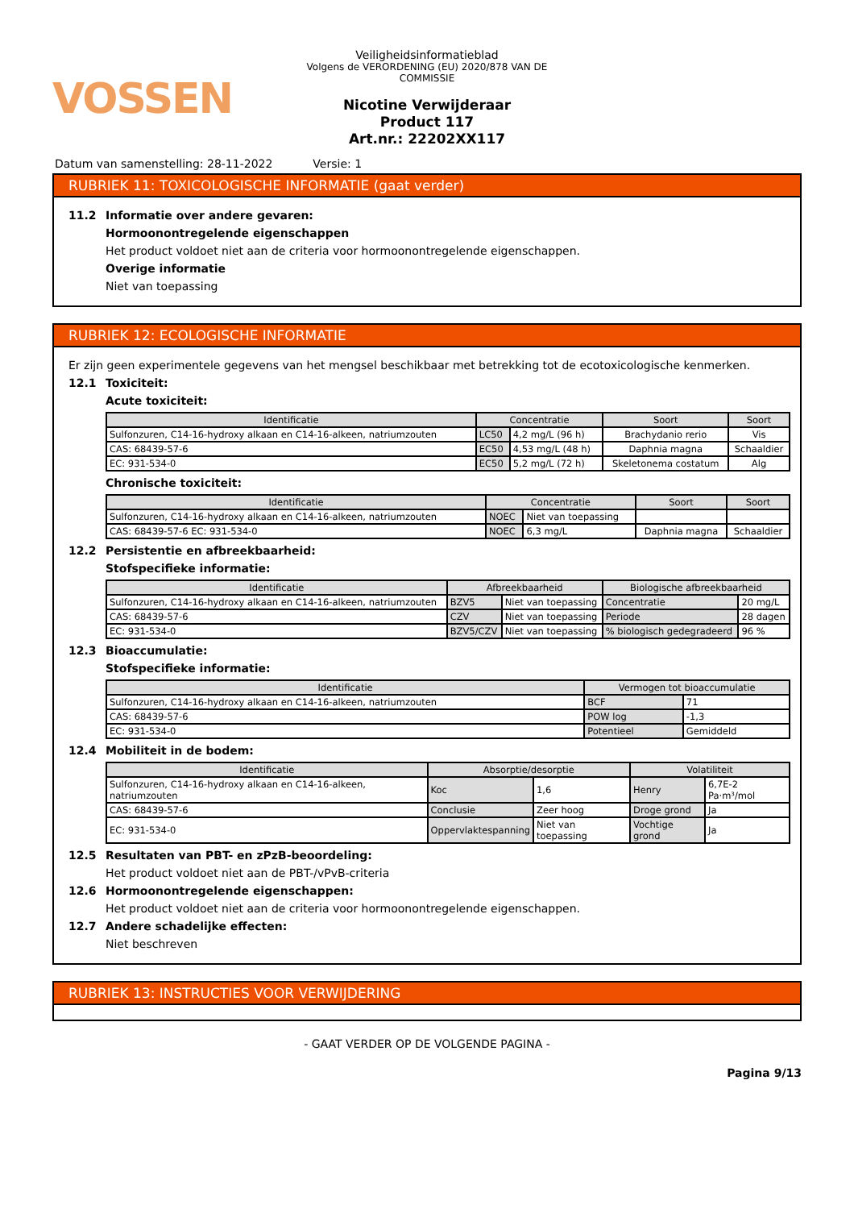VOSSEN
Veiligheidsinformatieblad
Volgens de VERORDENING (EU) 2020/878 VAN DE COMMISSIE
Nicotine Verwijderaar
Product 117
Art.nr.: 22202XX117
Datum van samenstelling: 28-11-2022 Versie: 1
RUBRIEK 11: TOXICOLOGISCHE INFORMATIE (gaat verder)
11.2 Informatie over andere gevaren:
Hormoonontregelende eigenschappen
Het product voldoet niet aan de criteria voor hormoonontregelende eigenschappen.
Overige informatie
Niet van toepassing
RUBRIEK 12: ECOLOGISCHE INFORMATIE
Er zijn geen experimentele gegevens van het mengsel beschikbaar met betrekking tot de ecotoxicologische kenmerken.
12.1 Toxiciteit:
Acute toxiciteit:
| Identificatie | Concentratie | | Soort | Soort |
| --- | --- | --- | --- | --- |
| Sulfonzuren, C14-16-hydroxy alkaan en C14-16-alkeen, natriumzouten | LC50 | 4,2 mg/L (96 h) | Brachydanio rerio | Vis |
| CAS: 68439-57-6 | EC50 | 4,53 mg/L (48 h) | Daphnia magna | Schaaldier |
| EC: 931-534-0 | EC50 | 5,2 mg/L (72 h) | Skeletonema costatum | Alg |
Chronische toxiciteit:
| Identificatie | Concentratie | | Soort | Soort |
| --- | --- | --- | --- | --- |
| Sulfonzuren, C14-16-hydroxy alkaan en C14-16-alkeen, natriumzouten | NOEC | Niet van toepassing | | |
| CAS: 68439-57-6 EC: 931-534-0 | NOEC | 6,3 mg/L | Daphnia magna | Schaaldier |
12.2 Persistentie en afbreekbaarheid:
Stofspecifieke informatie:
| Identificatie | Afbreekbaarheid | | Biologische afbreekbaarheid | |
| --- | --- | --- | --- | --- |
| Sulfonzuren, C14-16-hydroxy alkaan en C14-16-alkeen, natriumzouten | BZV5 | Niet van toepassing | Concentratie | 20 mg/L |
| CAS: 68439-57-6 | CZV | Niet van toepassing | Periode | 28 dagen |
| EC: 931-534-0 | BZV5/CZV | Niet van toepassing | % biologisch gedegradeerd | 96 % |
12.3 Bioaccumulatie:
Stofspecifieke informatie:
| Identificatie | Vermogen tot bioaccumulatie | |
| --- | --- | --- |
| Sulfonzuren, C14-16-hydroxy alkaan en C14-16-alkeen, natriumzouten | BCF | 71 |
| CAS: 68439-57-6 | POW log | -1,3 |
| EC: 931-534-0 | Potentieel | Gemiddeld |
12.4 Mobiliteit in de bodem:
| Identificatie | Absorptie/desorptie | | Volatiliteit | |
| --- | --- | --- | --- | --- |
| Sulfonzuren, C14-16-hydroxy alkaan en C14-16-alkeen, natriumzouten | Koc | 1,6 | Henry | 6,7E-2 Pa·m³/mol |
| CAS: 68439-57-6 | Conclusie | Zeer hoog | Droge grond | Ja |
| EC: 931-534-0 | Oppervlaktespanning | Niet van toepassing | Vochtige grond | Ja |
12.5 Resultaten van PBT- en zPzB-beoordeling:
Het product voldoet niet aan de PBT-/vPvB-criteria
12.6 Hormoonontregelende eigenschappen:
Het product voldoet niet aan de criteria voor hormoonontregelende eigenschappen.
12.7 Andere schadelijke effecten:
Niet beschreven
RUBRIEK 13: INSTRUCTIES VOOR VERWIJDERING
- GAAT VERDER OP DE VOLGENDE PAGINA -
Pagina 9/13